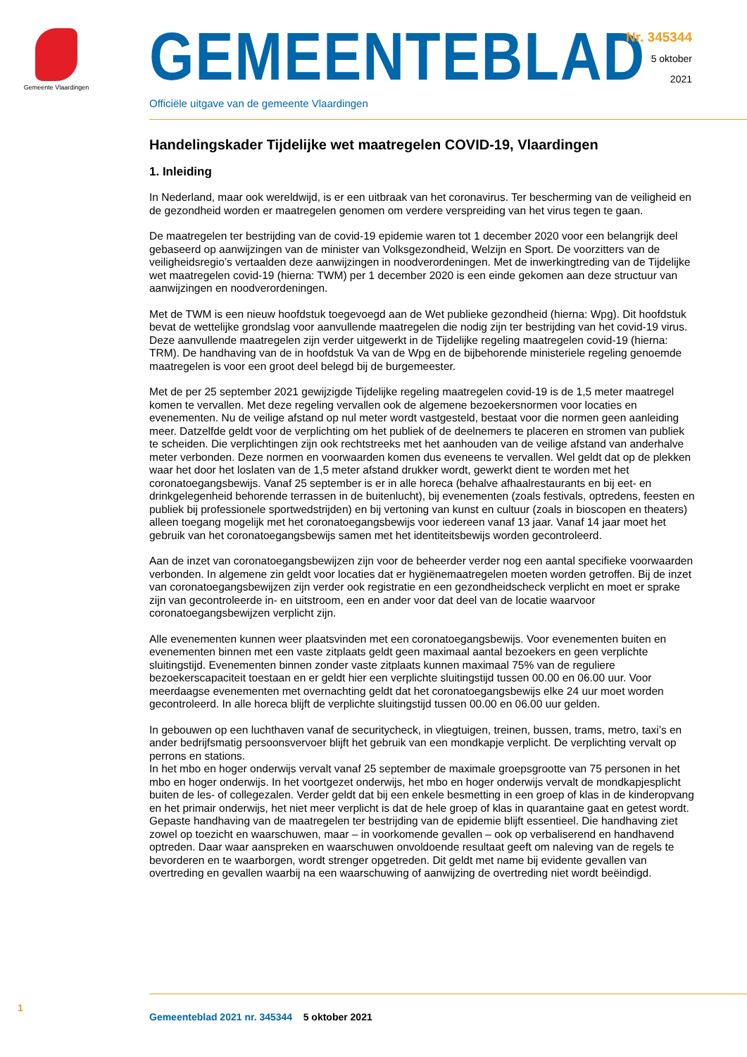Gemeente Vlaardingen
GEMEENTEBLAD
Officiële uitgave van de gemeente Vlaardingen
Nr. 345344
5 oktober
2021
Handelingskader Tijdelijke wet maatregelen COVID-19, Vlaardingen
1. Inleiding
In Nederland, maar ook wereldwijd, is er een uitbraak van het coronavirus. Ter bescherming van de veiligheid en de gezondheid worden er maatregelen genomen om verdere verspreiding van het virus tegen te gaan.
De maatregelen ter bestrijding van de covid-19 epidemie waren tot 1 december 2020 voor een belangrijk deel gebaseerd op aanwijzingen van de minister van Volksgezondheid, Welzijn en Sport. De voorzitters van de veiligheidsregio’s vertaalden deze aanwijzingen in noodverordeningen. Met de inwerkingtreding van de Tijdelijke wet maatregelen covid-19 (hierna: TWM) per 1 december 2020 is een einde gekomen aan deze structuur van aanwijzingen en noodverordeningen.
Met de TWM is een nieuw hoofdstuk toegevoegd aan de Wet publieke gezondheid (hierna: Wpg). Dit hoofdstuk bevat de wettelijke grondslag voor aanvullende maatregelen die nodig zijn ter bestrijding van het covid-19 virus. Deze aanvullende maatregelen zijn verder uitgewerkt in de Tijdelijke regeling maatregelen covid-19 (hierna: TRM). De handhaving van de in hoofdstuk Va van de Wpg en de bijbehorende ministeriele regeling genoemde maatregelen is voor een groot deel belegd bij de burgemeester.
Met de per 25 september 2021 gewijzigde Tijdelijke regeling maatregelen covid-19 is de 1,5 meter maatregel komen te vervallen. Met deze regeling vervallen ook de algemene bezoekersnormen voor locaties en evenementen. Nu de veilige afstand op nul meter wordt vastgesteld, bestaat voor die normen geen aanleiding meer. Datzelfde geldt voor de verplichting om het publiek of de deelnemers te placeren en stromen van publiek te scheiden. Die verplichtingen zijn ook rechtstreeks met het aanhouden van de veilige afstand van anderhalve meter verbonden. Deze normen en voorwaarden komen dus eveneens te vervallen. Wel geldt dat op de plekken waar het door het loslaten van de 1,5 meter afstand drukker wordt, gewerkt dient te worden met het coronatoegangsbewijs. Vanaf 25 september is er in alle horeca (behalve afhaalrestaurants en bij eet- en drinkgelegenheid behorende terrassen in de buitenlucht), bij evenementen (zoals festivals, optredens, feesten en publiek bij professionele sportwedstrijden) en bij vertoning van kunst en cultuur (zoals in bioscopen en theaters) alleen toegang mogelijk met het coronatoegangsbewijs voor iedereen vanaf 13 jaar. Vanaf 14 jaar moet het gebruik van het coronatoegangsbewijs samen met het identiteitsbewijs worden gecontroleerd.
Aan de inzet van coronatoegangsbewijzen zijn voor de beheerder verder nog een aantal specifieke voorwaarden verbonden. In algemene zin geldt voor locaties dat er hygiënemaatregelen moeten worden getroffen. Bij de inzet van coronatoegangsbewijzen zijn verder ook registratie en een gezondheidscheck verplicht en moet er sprake zijn van gecontroleerde in- en uitstroom, een en ander voor dat deel van de locatie waarvoor coronatoegangsbewijzen verplicht zijn.
Alle evenementen kunnen weer plaatsvinden met een coronatoegangsbewijs. Voor evenementen buiten en evenementen binnen met een vaste zitplaats geldt geen maximaal aantal bezoekers en geen verplichte sluitingstijd. Evenementen binnen zonder vaste zitplaats kunnen maximaal 75% van de reguliere bezoekerscapaciteit toestaan en er geldt hier een verplichte sluitingstijd tussen 00.00 en 06.00 uur. Voor meerdaagse evenementen met overnachting geldt dat het coronatoegangsbewijs elke 24 uur moet worden gecontroleerd. In alle horeca blijft de verplichte sluitingstijd tussen 00.00 en 06.00 uur gelden.
In gebouwen op een luchthaven vanaf de securitycheck, in vliegtuigen, treinen, bussen, trams, metro, taxi’s en ander bedrijfsmatig persoonsvervoer blijft het gebruik van een mondkapje verplicht. De verplichting vervalt op perrons en stations.
In het mbo en hoger onderwijs vervalt vanaf 25 september de maximale groepsgrootte van 75 personen in het mbo en hoger onderwijs. In het voortgezet onderwijs, het mbo en hoger onderwijs vervalt de mondkapjesplicht buiten de les- of collegezalen. Verder geldt dat bij een enkele besmetting in een groep of klas in de kinderopvang en het primair onderwijs, het niet meer verplicht is dat de hele groep of klas in quarantaine gaat en getest wordt.
Gepaste handhaving van de maatregelen ter bestrijding van de epidemie blijft essentieel. Die handhaving ziet zowel op toezicht en waarschuwen, maar – in voorkomende gevallen – ook op verbaliserend en handhavend optreden. Daar waar aanspreken en waarschuwen onvoldoende resultaat geeft om naleving van de regels te bevorderen en te waarborgen, wordt strenger opgetreden. Dit geldt met name bij evidente gevallen van overtreding en gevallen waarbij na een waarschuwing of aanwijzing de overtreding niet wordt beëindigd.
1
Gemeenteblad 2021 nr. 345344 5 oktober 2021